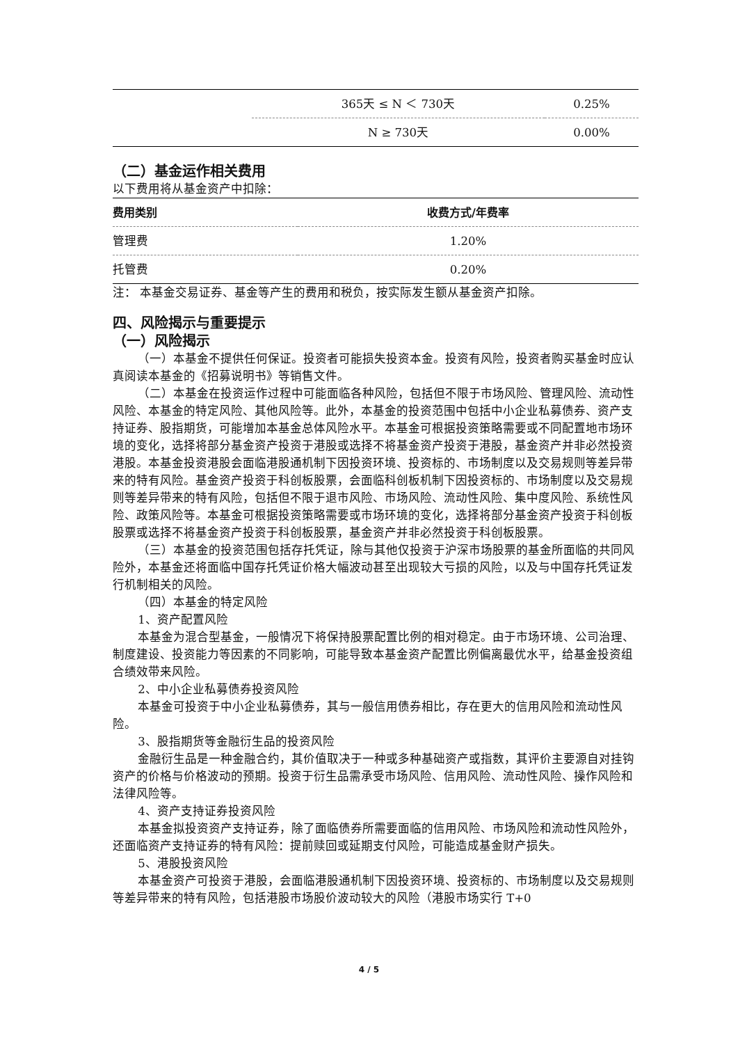| | 365天 ≤ N ＜ 730天 | 0.25% |
| | N ≥ 730天 | 0.00% |
（二）基金运作相关费用
以下费用将从基金资产中扣除：
| 费用类别 | 收费方式/年费率 |
| --- | --- |
| 管理费 | 1.20% |
| 托管费 | 0.20% |
注： 本基金交易证券、基金等产生的费用和税负，按实际发生额从基金资产扣除。
四、风险揭示与重要提示
（一）风险揭示
（一）本基金不提供任何保证。投资者可能损失投资本金。投资有风险，投资者购买基金时应认真阅读本基金的《招募说明书》等销售文件。
（二）本基金在投资运作过程中可能面临各种风险，包括但不限于市场风险、管理风险、流动性风险、本基金的特定风险、其他风险等。此外，本基金的投资范围中包括中小企业私募债券、资产支持证券、股指期货，可能增加本基金总体风险水平。本基金可根据投资策略需要或不同配置地市场环境的变化，选择将部分基金资产投资于港股或选择不将基金资产投资于港股，基金资产并非必然投资港股。本基金投资港股会面临港股通机制下因投资环境、投资标的、市场制度以及交易规则等差异带来的特有风险。基金资产投资于科创板股票，会面临科创板机制下因投资标的、市场制度以及交易规则等差异带来的特有风险，包括但不限于退市风险、市场风险、流动性风险、集中度风险、系统性风险、政策风险等。本基金可根据投资策略需要或市场环境的变化，选择将部分基金资产投资于科创板股票或选择不将基金资产投资于科创板股票，基金资产并非必然投资于科创板股票。
（三）本基金的投资范围包括存托凭证，除与其他仅投资于沪深市场股票的基金所面临的共同风险外，本基金还将面临中国存托凭证价格大幅波动甚至出现较大亏损的风险，以及与中国存托凭证发行机制相关的风险。
（四）本基金的特定风险
1、资产配置风险
本基金为混合型基金，一般情况下将保持股票配置比例的相对稳定。由于市场环境、公司治理、制度建设、投资能力等因素的不同影响，可能导致本基金资产配置比例偏离最优水平，给基金投资组合绩效带来风险。
2、中小企业私募债券投资风险
本基金可投资于中小企业私募债券，其与一般信用债券相比，存在更大的信用风险和流动性风险。
3、股指期货等金融衍生品的投资风险
金融衍生品是一种金融合约，其价值取决于一种或多种基础资产或指数，其评价主要源自对挂钩资产的价格与价格波动的预期。投资于衍生品需承受市场风险、信用风险、流动性风险、操作风险和法律风险等。
4、资产支持证券投资风险
本基金拟投资资产支持证券，除了面临债券所需要面临的信用风险、市场风险和流动性风险外，还面临资产支持证券的特有风险：提前赎回或延期支付风险，可能造成基金财产损失。
5、港股投资风险
本基金资产可投资于港股，会面临港股通机制下因投资环境、投资标的、市场制度以及交易规则等差异带来的特有风险，包括港股市场股价波动较大的风险（港股市场实行 T+0
4 / 5